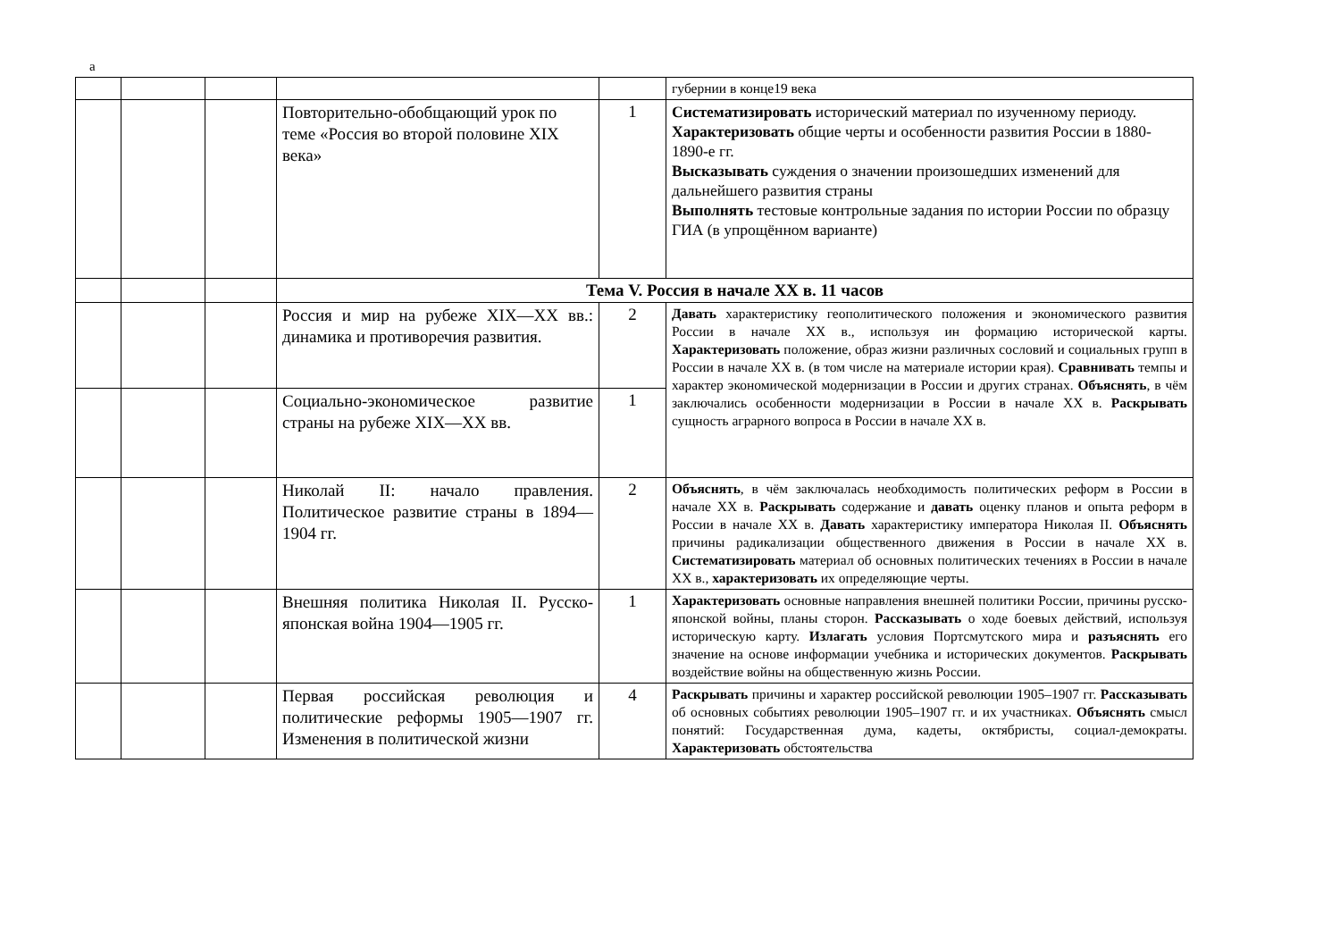а
| | | | | | губернии в конце19 века |
| | | | Повторительно-обобщающий урок по теме «Россия во второй половине XIX века» | 1 | Систематизировать исторический материал по изученному периоду. Характеризовать общие черты и особенности развития России в 1880-1890-е гг. Высказывать суждения о значении произошедших изменений для дальнейшего развития страны Выполнять тестовые контрольные задания по истории России по образцу ГИА (в упрощённом варианте) |
| | | | Тема V. Россия в начале XX в. 11 часов | | |
| | | | Россия и мир на рубеже XIX—XX вв.: динамика и противоречия развития. | 2 | Давать характеристику геополитического положения и экономического развития России в начале XX в., используя ин формацию исторической карты. Характеризовать положение, образ жизни различных сословий и социальных групп в России в начале XX в. (в том числе на материале истории края). Сравнивать темпы и характер экономической модернизации в России и других странах. Объяснять , в чём заключались особенности модернизации в России в начале XX в. Раскрывать сущность аграрного вопроса в России в начале XX в. |
| | | | Социально-экономическое развитие страны на рубеже XIX—XX вв. | 1 | |
| | | | Николай II: начало правления. Политическое развитие страны в 1894—1904 гг. | 2 | Объяснять , в чём заключалась необходимость политических реформ в России в начале XX в. Раскрывать содержание и давать оценку планов и опыта реформ в России в начале XX в. Давать характеристику императора Николая II. Объяснять причины радикализации общественного движения в России в начале XX в. Систематизировать материал об основных политических течениях в России в начале XX в., характеризовать их определяющие черты. |
| | | | Внешняя политика Николая II. Русско-японская война 1904—1905 гг. | 1 | Характеризовать основные направления внешней политики России, причины русско-японской войны, планы сторон. Рассказывать о ходе боевых действий, используя историческую карту. Излагать условия Портсмутского мира и разъяснять его значение на основе информации учебника и исторических документов. Раскрывать воздействие войны на общественную жизнь России. |
| | | | Первая российская революция и политические реформы 1905—1907 гг. Изменения в политической жизни | 4 | Раскрывать причины и характер российской революции 1905–1907 гг. Рассказывать об основных событиях революции 1905–1907 гг. и их участниках. Объяснять смысл понятий: Государственная дума, кадеты, октябристы, социал-демократы. Характеризовать обстоятельства |